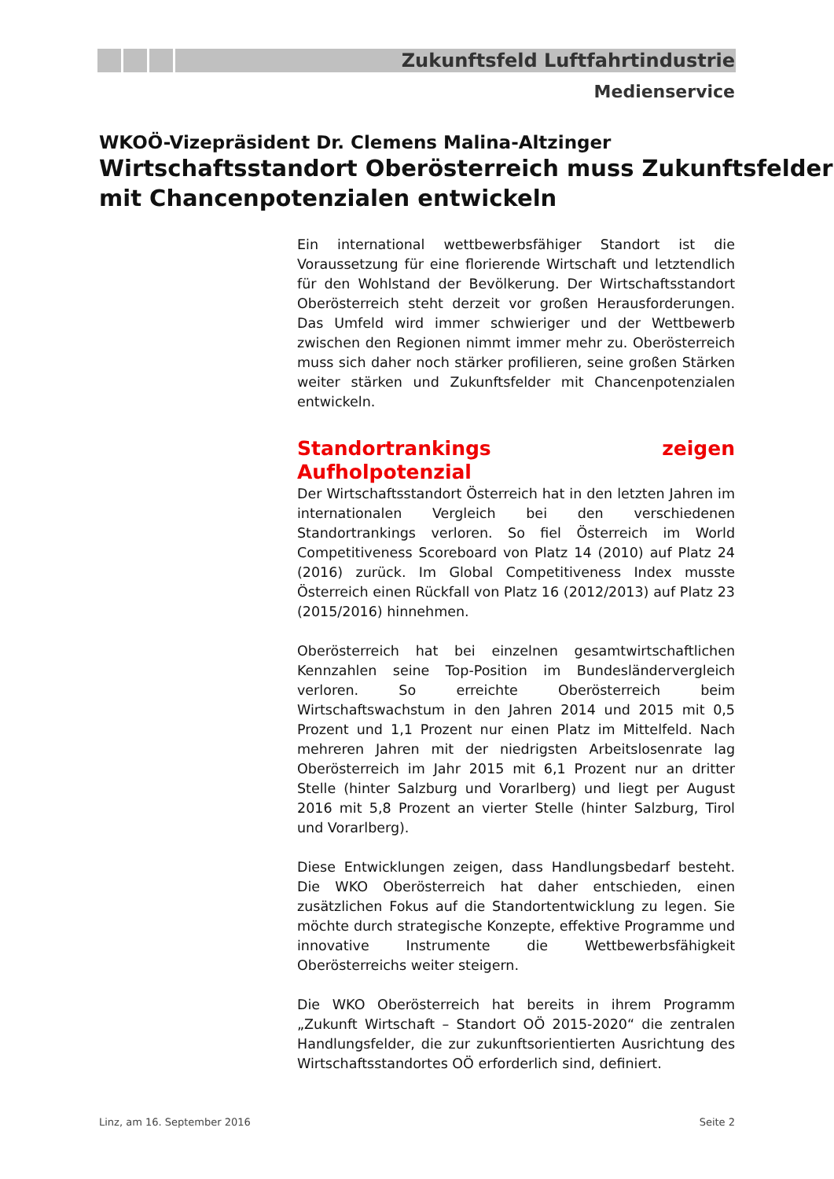Zukunftsfeld Luftfahrtindustrie
Medienservice
WKOÖ-Vizepräsident Dr. Clemens Malina-Altzinger
Wirtschaftsstandort Oberösterreich muss Zukunftsfelder mit Chancenpotenzialen entwickeln
Ein international wettbewerbsfähiger Standort ist die Voraussetzung für eine florierende Wirtschaft und letztendlich für den Wohlstand der Bevölkerung. Der Wirtschaftsstandort Oberösterreich steht derzeit vor großen Herausforderungen. Das Umfeld wird immer schwieriger und der Wettbewerb zwischen den Regionen nimmt immer mehr zu. Oberösterreich muss sich daher noch stärker profilieren, seine großen Stärken weiter stärken und Zukunftsfelder mit Chancenpotenzialen entwickeln.
Standortrankings zeigen Aufholpotenzial
Der Wirtschaftsstandort Österreich hat in den letzten Jahren im internationalen Vergleich bei den verschiedenen Standortrankings verloren. So fiel Österreich im World Competitiveness Scoreboard von Platz 14 (2010) auf Platz 24 (2016) zurück. Im Global Competitiveness Index musste Österreich einen Rückfall von Platz 16 (2012/2013) auf Platz 23 (2015/2016) hinnehmen.
Oberösterreich hat bei einzelnen gesamtwirtschaftlichen Kennzahlen seine Top-Position im Bundesländervergleich verloren. So erreichte Oberösterreich beim Wirtschaftswachstum in den Jahren 2014 und 2015 mit 0,5 Prozent und 1,1 Prozent nur einen Platz im Mittelfeld. Nach mehreren Jahren mit der niedrigsten Arbeitslosenrate lag Oberösterreich im Jahr 2015 mit 6,1 Prozent nur an dritter Stelle (hinter Salzburg und Vorarlberg) und liegt per August 2016 mit 5,8 Prozent an vierter Stelle (hinter Salzburg, Tirol und Vorarlberg).
Diese Entwicklungen zeigen, dass Handlungsbedarf besteht. Die WKO Oberösterreich hat daher entschieden, einen zusätzlichen Fokus auf die Standortentwicklung zu legen. Sie möchte durch strategische Konzepte, effektive Programme und innovative Instrumente die Wettbewerbsfähigkeit Oberösterreichs weiter steigern.
Die WKO Oberösterreich hat bereits in ihrem Programm „Zukunft Wirtschaft – Standort OÖ 2015-2020“ die zentralen Handlungsfelder, die zur zukunftsorientierten Ausrichtung des Wirtschaftsstandortes OÖ erforderlich sind, definiert.
Linz, am 16. September 2016 Seite 2